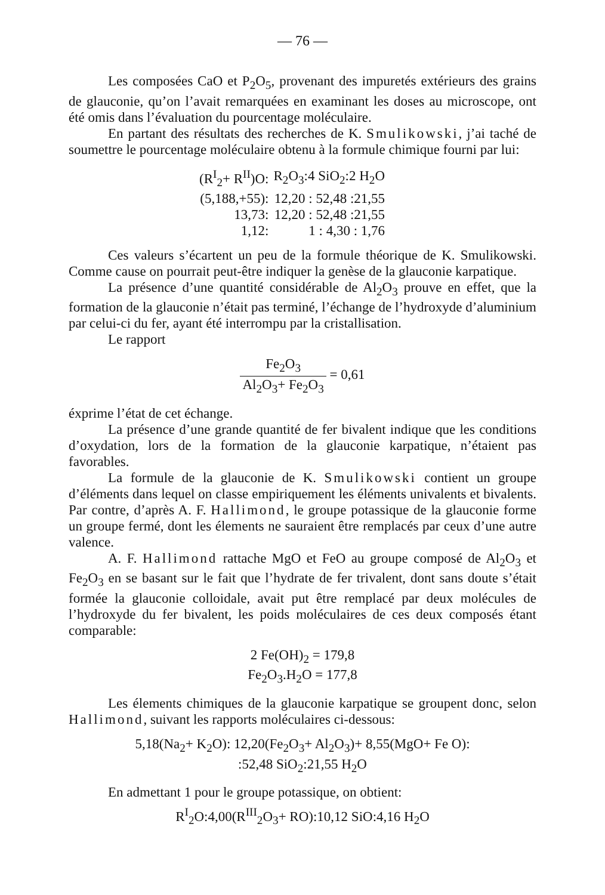— 76 —
Les composées CaO et P<sub>2</sub>O<sub>5</sub>, provenant des impuretés extérieurs des grains de glauconie, qu’on l’avait remarquées en examinant les doses au microscope, ont été omis dans l’évaluation du pourcentage moléculaire.
En partant des résultats des recherches de K. Smulikowski, j’ai taché de soumettre le pourcentage moléculaire obtenu à la formule chimique fourni par lui:
| (R<sup>I</sup><sub>2</sub>+ R<sup>II</sup>)O: | R<sub>2</sub>O<sub>3</sub>:4 SiO<sub>2</sub>:2 H<sub>2</sub>O |
| (5,188,+55): | 12,20 : 52,48 :21,55 |
| 13,73: | 12,20 : 52,48 :21,55 |
| 1,12: | 1 : 4,30 : 1,76 |
Ces valeurs s’écartent un peu de la formule théorique de K. Smulikowski. Comme cause on pourrait peut-être indiquer la genèse de la glauconie karpatique.
La présence d’une quantité considérable de Al<sub>2</sub>O<sub>3</sub> prouve en effet, que la formation de la glauconie n’était pas terminé, l’échange de l’hydroxyde d’aluminium par celui-ci du fer, ayant été interrompu par la cristallisation.
Le rapport
Fe<sub>2</sub>O<sub>3</sub> Al<sub>2</sub>O<sub>3</sub>+ Fe<sub>2</sub>O<sub>3</sub> = 0,61
éxprime l’état de cet échange.
La présence d’une grande quantité de fer bivalent indique que les conditions d’oxydation, lors de la formation de la glauconie karpatique, n’étaient pas favorables.
La formule de la glauconie de K. Smulikowski contient un groupe d’éléments dans lequel on classe empiriquement les éléments univalents et bivalents. Par contre, d’après A. F. Hallimond, le groupe potassique de la glauconie forme un groupe fermé, dont les élements ne sauraient être remplacés par ceux d’une autre valence.
A. F. Hallimond rattache MgO et FeO au groupe composé de Al<sub>2</sub>O<sub>3</sub> et Fe<sub>2</sub>O<sub>3</sub> en se basant sur le fait que l’hydrate de fer trivalent, dont sans doute s’était formée la glauconie colloidale, avait put être remplacé par deux molécules de l’hydroxyde du fer bivalent, les poids moléculaires de ces deux composés étant comparable:
2 Fe(OH)<sub>2</sub> = 179,8
Fe<sub>2</sub>O<sub>3</sub>.H<sub>2</sub>O = 177,8
Les élements chimiques de la glauconie karpatique se groupent donc, selon Hallimond, suivant les rapports moléculaires ci-dessous:
5,18(Na<sub>2</sub>+ K<sub>2</sub>O): 12,20(Fe<sub>2</sub>O<sub>3</sub>+ Al<sub>2</sub>O<sub>3</sub>)+ 8,55(MgO+ Fe O):
:52,48 SiO<sub>2</sub>:21,55 H<sub>2</sub>O
En admettant 1 pour le groupe potassique, on obtient:
R<sup>I</sup><sub>2</sub>O:4,00(R<sup>III</sup><sub>2</sub>O<sub>3</sub>+ RO):10,12 SiO:4,16 H<sub>2</sub>O